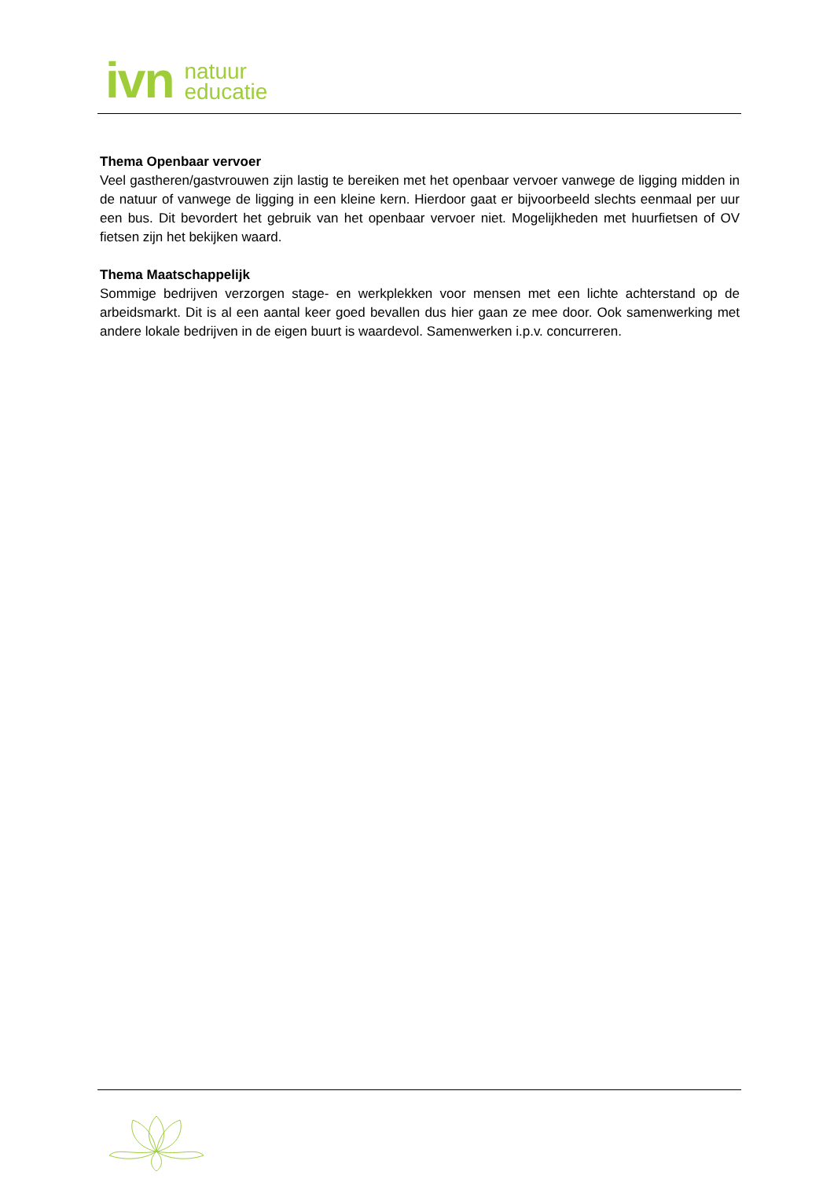ivn
natuur
educatie
Thema Openbaar vervoer
Veel gastheren/gastvrouwen zijn lastig te bereiken met het openbaar vervoer vanwege de ligging midden in de natuur of vanwege de ligging in een kleine kern. Hierdoor gaat er bijvoorbeeld slechts eenmaal per uur een bus. Dit bevordert het gebruik van het openbaar vervoer niet. Mogelijkheden met huurfietsen of OV fietsen zijn het bekijken waard.
Thema Maatschappelijk
Sommige bedrijven verzorgen stage- en werkplekken voor mensen met een lichte achterstand op de arbeidsmarkt. Dit is al een aantal keer goed bevallen dus hier gaan ze mee door. Ook samenwerking met andere lokale bedrijven in de eigen buurt is waardevol. Samenwerken i.p.v. concurreren.